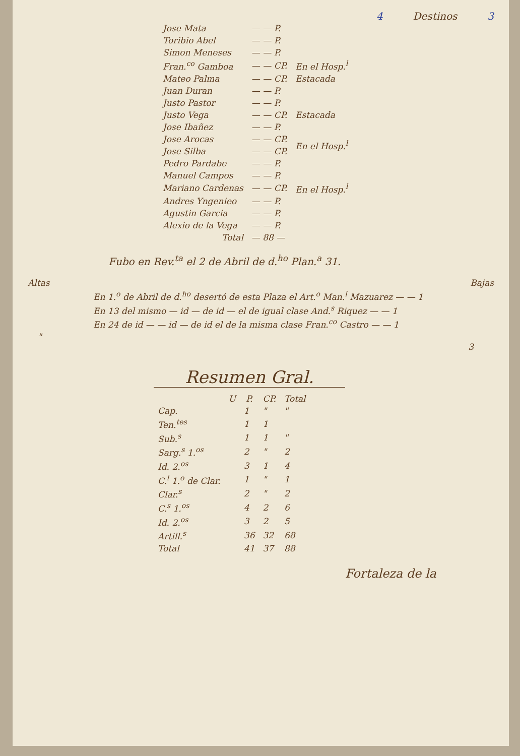4 Destinos 3
| Jose Mata | — — P. | |
| Toribio Abel | — — P. | |
| Simon Meneses | — — P. | |
| Fran.<sup>co</sup> Gamboa | — — CP. | En el Hosp.<sup>l</sup> |
| Mateo Palma | — — CP. | Estacada |
| Juan Duran | — — P. | |
| Justo Pastor | — — P. | |
| Justo Vega | — — CP. | Estacada |
| Jose Ibañez | — — P. | |
| Jose Arocas | — — CP. | En el Hosp.<sup>l</sup> |
| Jose Silba | — — CP. | |
| Pedro Pardabe | — — P. | |
| Manuel Campos | — — P. | |
| Mariano Cardenas | — — CP. | En el Hosp.<sup>l</sup> |
| Andres Yngenieo | — — P. | |
| Agustin Garcia | — — P. | |
| Alexio de la Vega | — — P. | |
| Total | — 88 — | |
Fubo en Rev.<sup>ta</sup> el 2 de Abril de d.<sup>ho</sup> Plan.<sup>a</sup> 31.
Altas Bajas
En 1.<sup>o</sup> de Abril de d.<sup>ho</sup> desertó de esta Plaza el Art.<sup>o</sup> Man.<sup>l</sup> Mazuarez — — 1
En 13 del mismo — id — de id — el de igual clase And.<sup>s</sup> Riquez — — 1
En 24 de id — — id — de id el de la misma clase Fran.<sup>co</sup> Castro — — 1
"
3
Resumen Gral.
| | U | P. | CP. | Total |
| --- | --- | --- | --- | --- |
| Cap. | | 1 | " | " |
| Ten.<sup>tes</sup> | | 1 | 1 | |
| Sub.<sup>s</sup> | | 1 | 1 | " |
| Sarg.<sup>s</sup> 1.<sup>os</sup> | | 2 | " | 2 |
| Id. 2.<sup>os</sup> | | 3 | 1 | 4 |
| C.<sup>l</sup> 1.<sup>o</sup> de Clar. | | 1 | " | 1 |
| Clar.<sup>s</sup> | | 2 | " | 2 |
| C.<sup>s</sup> 1.<sup>os</sup> | | 4 | 2 | 6 |
| Id. 2.<sup>os</sup> | | 3 | 2 | 5 |
| Artill.<sup>s</sup> | | 36 | 32 | 68 |
| Total | | 41 | 37 | 88 |
Fortaleza de la